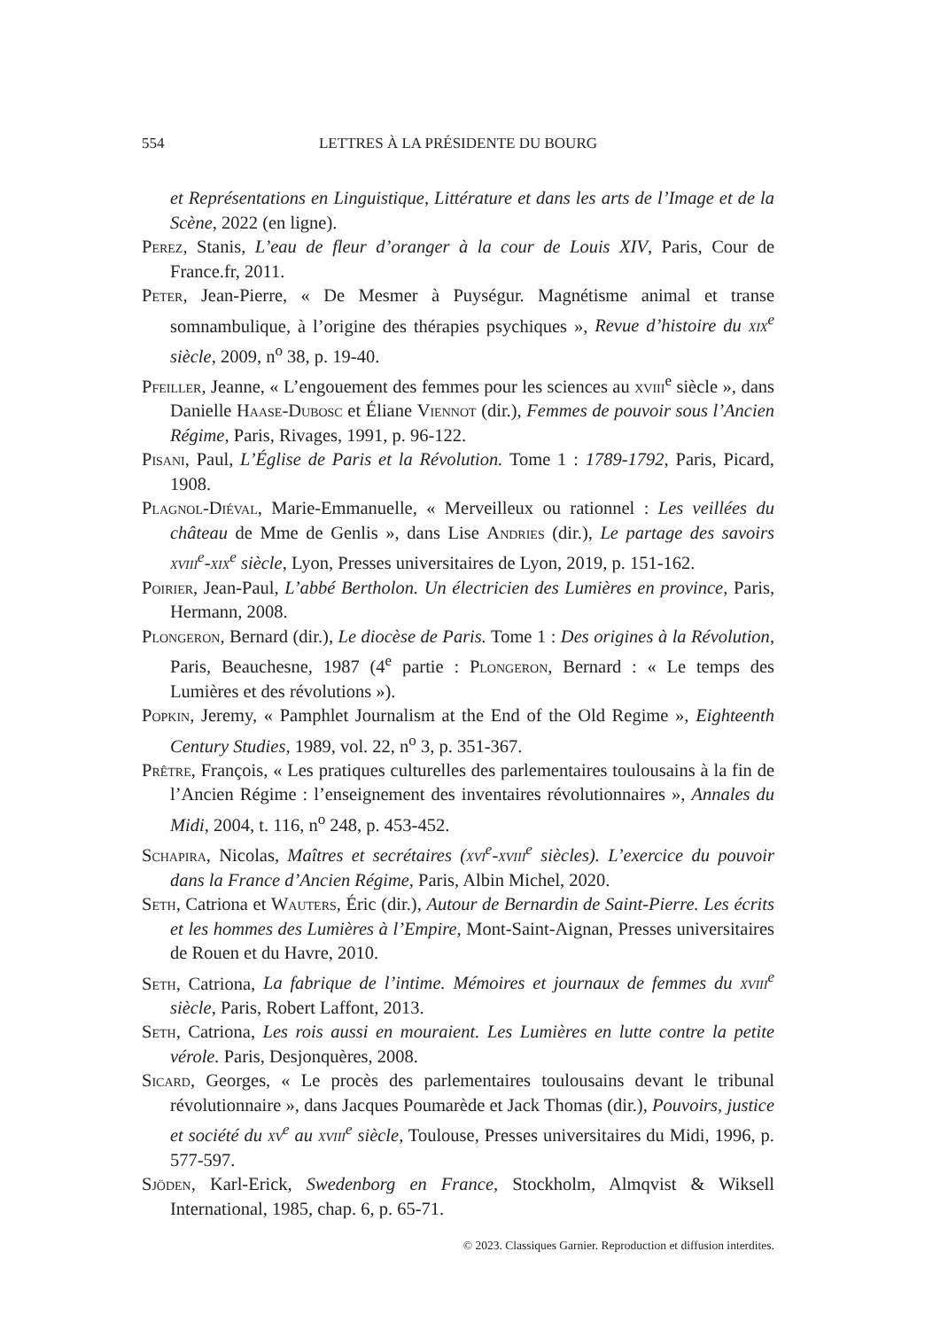554 LETTRES À LA PRÉSIDENTE DU BOURG
et Représentations en Linguistique, Littérature et dans les arts de l’Image et de la Scène, 2022 (en ligne).
Perez, Stanis, L’eau de fleur d’oranger à la cour de Louis XIV, Paris, Cour de France.fr, 2011.
Peter, Jean-Pierre, « De Mesmer à Puységur. Magnétisme animal et transe somnambulique, à l’origine des thérapies psychiques », Revue d’histoire du xix<sup>e</sup> siècle, 2009, n<sup>o</sup> 38, p. 19-40.
Pfeiller, Jeanne, « L’engouement des femmes pour les sciences au xviii<sup>e</sup> siècle », dans Danielle Haase-Dubosc et Éliane Viennot (dir.), Femmes de pouvoir sous l’Ancien Régime, Paris, Rivages, 1991, p. 96-122.
Pisani, Paul, L’Église de Paris et la Révolution. Tome 1 : 1789-1792, Paris, Picard, 1908.
Plagnol-Diéval, Marie-Emmanuelle, « Merveilleux ou rationnel : Les veillées du château de Mme de Genlis », dans Lise Andries (dir.), Le partage des savoirs xviii<sup>e</sup>-xix<sup>e</sup> siècle, Lyon, Presses universitaires de Lyon, 2019, p. 151-162.
Poirier, Jean-Paul, L’abbé Bertholon. Un électricien des Lumières en province, Paris, Hermann, 2008.
Plongeron, Bernard (dir.), Le diocèse de Paris. Tome 1 : Des origines à la Révolution, Paris, Beauchesne, 1987 (4<sup>e</sup> partie : Plongeron, Bernard : « Le temps des Lumières et des révolutions »).
Popkin, Jeremy, « Pamphlet Journalism at the End of the Old Regime », Eighteenth Century Studies, 1989, vol. 22, n<sup>o</sup> 3, p. 351-367.
Prêtre, François, « Les pratiques culturelles des parlementaires toulousains à la fin de l’Ancien Régime : l’enseignement des inventaires révolutionnaires », Annales du Midi, 2004, t. 116, n<sup>o</sup> 248, p. 453-452.
Schapira, Nicolas, Maîtres et secrétaires (xvi<sup>e</sup>-xviii<sup>e</sup> siècles). L’exercice du pouvoir dans la France d’Ancien Régime, Paris, Albin Michel, 2020.
Seth, Catriona et Wauters, Éric (dir.), Autour de Bernardin de Saint-Pierre. Les écrits et les hommes des Lumières à l’Empire, Mont-Saint-Aignan, Presses universitaires de Rouen et du Havre, 2010.
Seth, Catriona, La fabrique de l’intime. Mémoires et journaux de femmes du xviii<sup>e</sup> siècle, Paris, Robert Laffont, 2013.
Seth, Catriona, Les rois aussi en mouraient. Les Lumières en lutte contre la petite vérole. Paris, Desjonquères, 2008.
Sicard, Georges, « Le procès des parlementaires toulousains devant le tribunal révolutionnaire », dans Jacques Poumarède et Jack Thomas (dir.), Pouvoirs, justice et société du xv<sup>e</sup> au xviii<sup>e</sup> siècle, Toulouse, Presses universitaires du Midi, 1996, p. 577-597.
Sjöden, Karl-Erick, Swedenborg en France, Stockholm, Almqvist & Wiksell International, 1985, chap. 6, p. 65-71.
© 2023. Classiques Garnier. Reproduction et diffusion interdites.